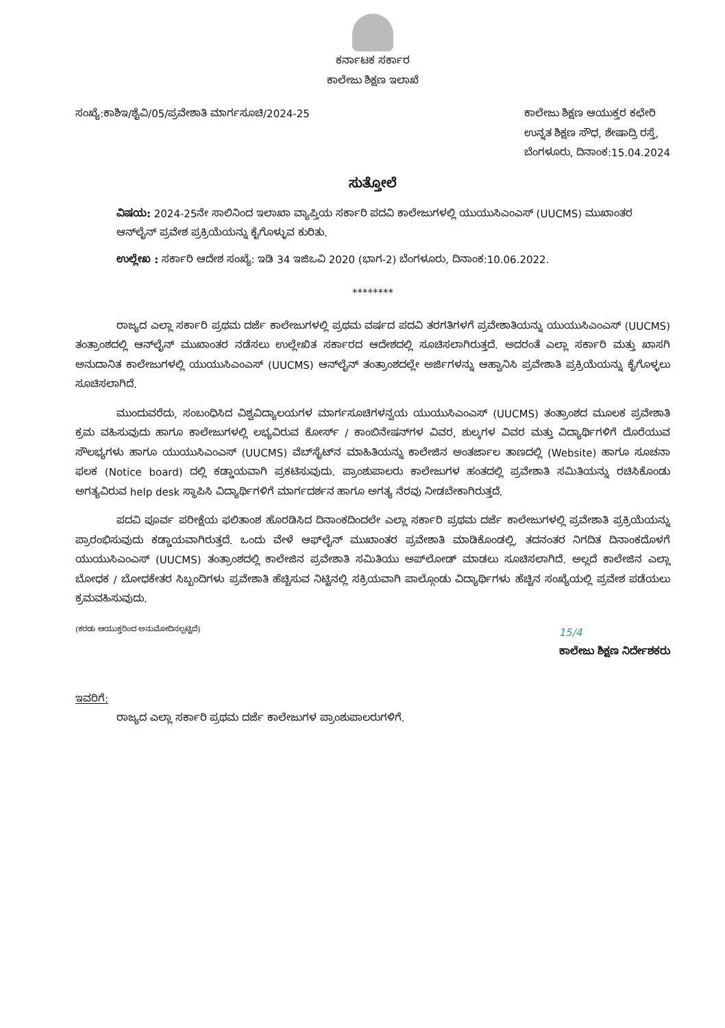ಕರ್ನಾಟಕ ಸರ್ಕಾರ
ಕಾಲೇಜು ಶಿಕ್ಷಣ ಇಲಾಖೆ
ಸಂಖ್ಯೆ:ಕಾಶಿಇ/ಶೈವಿ/05/ಪ್ರವೇಶಾತಿ ಮಾರ್ಗಸೂಚಿ/2024-25
ಕಾಲೇಜು ಶಿಕ್ಷಣ ಆಯುಕ್ತರ ಕಛೇರಿ
ಉನ್ನತ ಶಿಕ್ಷಣ ಸೌಧ, ಶೇಷಾದ್ರಿ ರಸ್ತೆ,
ಬೆಂಗಳೂರು, ದಿನಾಂಕ:15.04.2024
ಸುತ್ತೋಲೆ
ವಿಷಯ: 2024-25ನೇ ಸಾಲಿನಿಂದ ಇಲಾಖಾ ವ್ಯಾಪ್ತಿಯ ಸರ್ಕಾರಿ ಪದವಿ ಕಾಲೇಜುಗಳಲ್ಲಿ ಯುಯುಸಿಎಂಎಸ್ (UUCMS) ಮುಖಾಂತರ ಆನ್‌ಲೈನ್ ಪ್ರವೇಶ ಪ್ರಕ್ರಿಯೆಯನ್ನು ಕೈಗೊಳ್ಳುವ ಕುರಿತು.
ಉಲ್ಲೇಖ : ಸರ್ಕಾರಿ ಆದೇಶ ಸಂಖ್ಯೆ: ಇಡಿ 34 ಇಜಿಒವಿ 2020 (ಭಾಗ-2) ಬೆಂಗಳೂರು, ದಿನಾಂಕ:10.06.2022.
********
ರಾಜ್ಯದ ಎಲ್ಲಾ ಸರ್ಕಾರಿ ಪ್ರಥಮ ದರ್ಜೆ ಕಾಲೇಜುಗಳಲ್ಲಿ ಪ್ರಥಮ ವರ್ಷದ ಪದವಿ ತರಗತಿಗಳಗೆ ಪ್ರವೇಶಾತಿಯನ್ನು ಯುಯುಸಿಎಂಎಸ್ (UUCMS) ತಂತ್ರಾಂಶದಲ್ಲಿ ಆನ್‌ಲೈನ್ ಮುಖಾಂತರ ನಡೆಸಲು ಉಲ್ಲೇಖಿತ ಸರ್ಕಾರದ ಆದೇಶದಲ್ಲಿ ಸೂಚಿಸಲಾಗಿರುತ್ತದೆ. ಅದರಂತೆ ಎಲ್ಲಾ ಸರ್ಕಾರಿ ಮತ್ತು ಖಾಸಗಿ ಅನುದಾನಿತ ಕಾಲೇಜುಗಳಲ್ಲಿ ಯುಯುಸಿಎಂಎಸ್ (UUCMS) ಆನ್‌ಲೈನ್ ತಂತ್ರಾಂಶದಲ್ಲೇ ಅರ್ಜಿಗಳನ್ನು ಆಹ್ವಾನಿಸಿ ಪ್ರವೇಶಾತಿ ಪ್ರಕ್ರಿಯೆಯನ್ನು ಕೈಗೊಳ್ಳಲು ಸೂಚಿಸಲಾಗಿದೆ.
ಮುಂದುವರೆದು, ಸಂಬಂಧಿಸಿದ ವಿಶ್ವವಿದ್ಯಾಲಯಗಳ ಮಾರ್ಗಸೂಚಿಗಳನ್ವಯ ಯುಯುಸಿಎಂಎಸ್ (UUCMS) ತಂತ್ರಾಂಶದ ಮೂಲಕ ಪ್ರವೇಶಾತಿ ಕ್ರಮ ವಹಿಸುವುದು ಹಾಗೂ ಕಾಲೇಜುಗಳಲ್ಲಿ ಲಭ್ಯವಿರುವ ಕೋರ್ಸ್ / ಕಾಂಬಿನೇಷನ್‌ಗಳ ವಿವರ, ಶುಲ್ಕಗಳ ವಿವರ ಮತ್ತು ವಿದ್ಯಾರ್ಥಿಗಳಿಗೆ ದೊರೆಯುವ ಸೌಲಭ್ಯಗಳು ಹಾಗೂ ಯುಯುಸಿಎಂಎಸ್ (UUCMS) ವೆಬ್‌ಸೈಟ್‌ನ ಮಾಹಿತಿಯನ್ನು ಕಾಲೇಜಿನ ಅಂತರ್ಜಾಲ ತಾಣದಲ್ಲಿ (Website) ಹಾಗೂ ಸೂಚನಾ ಫಲಕ (Notice board) ದಲ್ಲಿ ಕಡ್ಡಾಯವಾಗಿ ಪ್ರಕಟಿಸುವುದು. ಪ್ರಾಂಶುಪಾಲರು ಕಾಲೇಜುಗಳ ಹಂತದಲ್ಲಿ ಪ್ರವೇಶಾತಿ ಸಮಿತಿಯನ್ನು ರಚಿಸಿಕೊಂಡು ಅಗತ್ಯವಿರುವ help desk ಸ್ಥಾಪಿಸಿ ವಿದ್ಯಾರ್ಥಿಗಳಿಗೆ ಮಾರ್ಗದರ್ಶನ ಹಾಗೂ ಅಗತ್ಯ ನೆರವು ನೀಡಬೇಕಾಗಿರುತ್ತದೆ.
ಪದವಿ ಪೂರ್ವ ಪರೀಕ್ಷೆಯ ಫಲಿತಾಂಶ ಹೊರಡಿಸಿದ ದಿನಾಂಕದಿಂದಲೇ ಎಲ್ಲಾ ಸರ್ಕಾರಿ ಪ್ರಥಮ ದರ್ಜೆ ಕಾಲೇಜುಗಳಲ್ಲಿ ಪ್ರವೇಶಾತಿ ಪ್ರಕ್ರಿಯೆಯನ್ನು ಪ್ರಾರಂಭಿಸುವುದು ಕಡ್ಡಾಯವಾಗಿರುತ್ತದೆ. ಒಂದು ವೇಳೆ ಆಫ್‌ಲೈನ್ ಮುಖಾಂತರ ಪ್ರವೇಶಾತಿ ಮಾಡಿಕೊಂಡಲ್ಲಿ, ತದನಂತರ ನಿಗದಿತ ದಿನಾಂಕದೊಳಗೆ ಯುಯುಸಿಎಂಎಸ್ (UUCMS) ತಂತ್ರಾಂಶದಲ್ಲಿ ಕಾಲೇಜಿನ ಪ್ರವೇಶಾತಿ ಸಮಿತಿಯು ಅಪ್‌ಲೋಡ್ ಮಾಡಲು ಸೂಚಿಸಲಾಗಿದೆ. ಅಲ್ಲದೆ ಕಾಲೇಜಿನ ಎಲ್ಲಾ ಬೋಧಕ / ಬೋಧಕೇತರ ಸಿಬ್ಬಂದಿಗಳು ಪ್ರವೇಶಾತಿ ಹೆಚ್ಚಿಸುವ ನಿಟ್ಟಿನಲ್ಲಿ ಸಕ್ರಿಯವಾಗಿ ಪಾಲ್ಗೊಂಡು ವಿದ್ಯಾರ್ಥಿಗಳು ಹೆಚ್ಚಿನ ಸಂಖ್ಯೆಯಲ್ಲಿ ಪ್ರವೇಶ ಪಡೆಯಲು ಕ್ರಮವಹಿಸುವುದು.
(ಕರಡು ಆಯುಕ್ತರಿಂದ ಅನುಮೋದಿಸಲ್ಪಟ್ಟಿದೆ)
15/4
ಕಾಲೇಜು ಶಿಕ್ಷಣ ನಿರ್ದೇಶಕರು
ಇವರಿಗೆ:
ರಾಜ್ಯದ ಎಲ್ಲಾ ಸರ್ಕಾರಿ ಪ್ರಥಮ ದರ್ಜೆ ಕಾಲೇಜುಗಳ ಪ್ರಾಂಶುಪಾಲರುಗಳಿಗೆ.